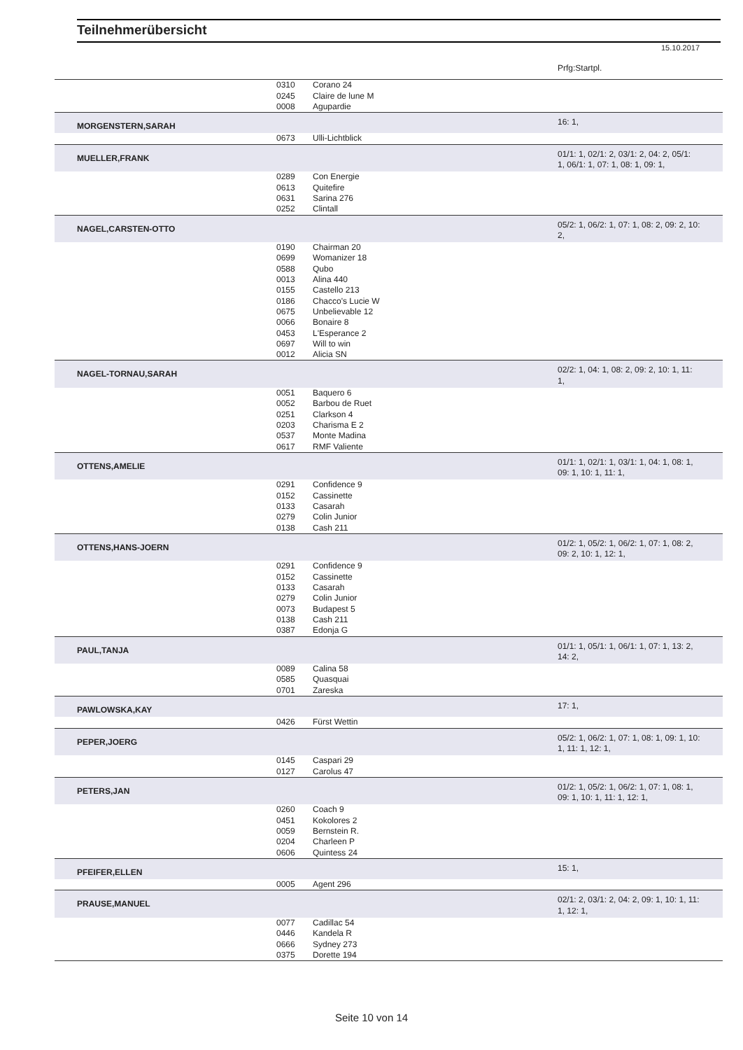Teilnehmerübersicht
15.10.2017
| | | | Prfg:Startpl. |
| | 0310 | Corano 24 | |
| | 0245 | Claire de lune M | |
| | 0008 | Agupardie | |
| MORGENSTERN,SARAH | | | 16: 1, |
| | 0673 | Ulli-Lichtblick | |
| MUELLER,FRANK | | | 01/1: 1, 02/1: 2, 03/1: 2, 04: 2, 05/1: 1, 06/1: 1, 07: 1, 08: 1, 09: 1, |
| | 0289 | Con Energie | |
| | 0613 | Quitefire | |
| | 0631 | Sarina 276 | |
| | 0252 | Clintall | |
| NAGEL,CARSTEN-OTTO | | | 05/2: 1, 06/2: 1, 07: 1, 08: 2, 09: 2, 10: 2, |
| | 0190 | Chairman 20 | |
| | 0699 | Womanizer 18 | |
| | 0588 | Qubo | |
| | 0013 | Alina 440 | |
| | 0155 | Castello 213 | |
| | 0186 | Chacco's Lucie W | |
| | 0675 | Unbelievable 12 | |
| | 0066 | Bonaire 8 | |
| | 0453 | L'Esperance 2 | |
| | 0697 | Will to win | |
| | 0012 | Alicia SN | |
| NAGEL-TORNAU,SARAH | | | 02/2: 1, 04: 1, 08: 2, 09: 2, 10: 1, 11: 1, |
| | 0051 | Baquero 6 | |
| | 0052 | Barbou de Ruet | |
| | 0251 | Clarkson 4 | |
| | 0203 | Charisma E 2 | |
| | 0537 | Monte Madina | |
| | 0617 | RMF Valiente | |
| OTTENS,AMELIE | | | 01/1: 1, 02/1: 1, 03/1: 1, 04: 1, 08: 1, 09: 1, 10: 1, 11: 1, |
| | 0291 | Confidence 9 | |
| | 0152 | Cassinette | |
| | 0133 | Casarah | |
| | 0279 | Colin Junior | |
| | 0138 | Cash 211 | |
| OTTENS,HANS-JOERN | | | 01/2: 1, 05/2: 1, 06/2: 1, 07: 1, 08: 2, 09: 2, 10: 1, 12: 1, |
| | 0291 | Confidence 9 | |
| | 0152 | Cassinette | |
| | 0133 | Casarah | |
| | 0279 | Colin Junior | |
| | 0073 | Budapest 5 | |
| | 0138 | Cash 211 | |
| | 0387 | Edonja G | |
| PAUL,TANJA | | | 01/1: 1, 05/1: 1, 06/1: 1, 07: 1, 13: 2, 14: 2, |
| | 0089 | Calina 58 | |
| | 0585 | Quasquai | |
| | 0701 | Zareska | |
| PAWLOWSKA,KAY | | | 17: 1, |
| | 0426 | Fürst Wettin | |
| PEPER,JOERG | | | 05/2: 1, 06/2: 1, 07: 1, 08: 1, 09: 1, 10: 1, 11: 1, 12: 1, |
| | 0145 | Caspari 29 | |
| | 0127 | Carolus 47 | |
| PETERS,JAN | | | 01/2: 1, 05/2: 1, 06/2: 1, 07: 1, 08: 1, 09: 1, 10: 1, 11: 1, 12: 1, |
| | 0260 | Coach 9 | |
| | 0451 | Kokolores 2 | |
| | 0059 | Bernstein R. | |
| | 0204 | Charleen P | |
| | 0606 | Quintess 24 | |
| PFEIFER,ELLEN | | | 15: 1, |
| | 0005 | Agent 296 | |
| PRAUSE,MANUEL | | | 02/1: 2, 03/1: 2, 04: 2, 09: 1, 10: 1, 11: 1, 12: 1, |
| | 0077 | Cadillac 54 | |
| | 0446 | Kandela R | |
| | 0666 | Sydney 273 | |
| | 0375 | Dorette 194 | |
Seite 10 von 14